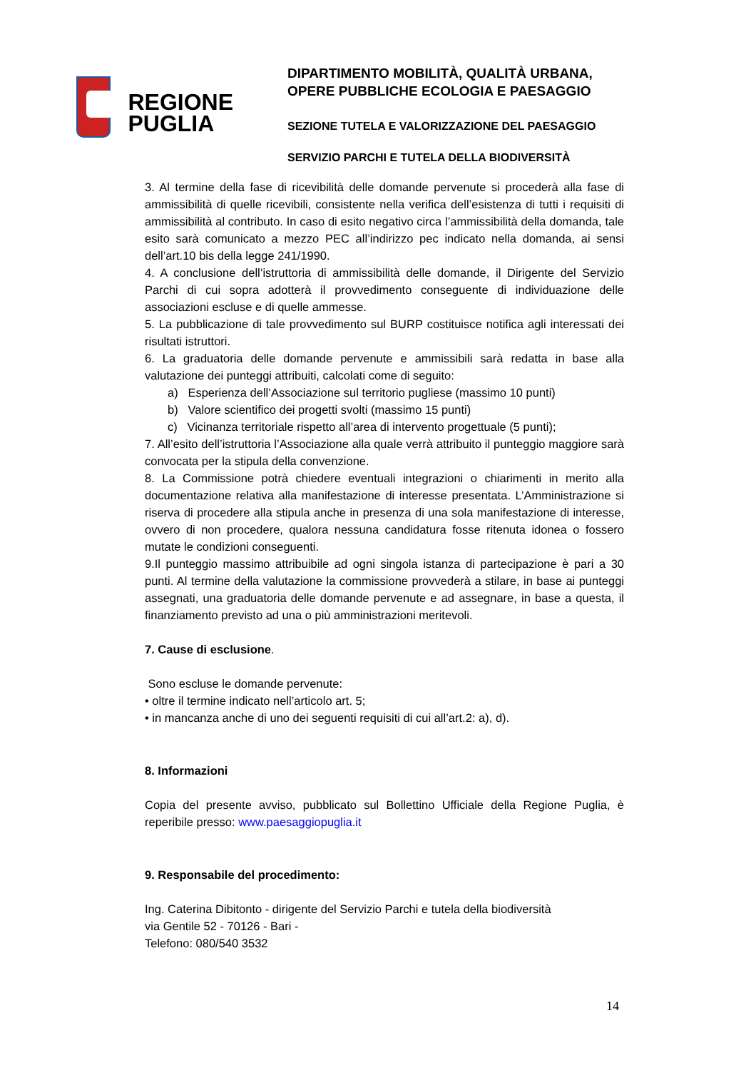REGIONE
PUGLIA
DIPARTIMENTO MOBILITÀ, QUALITÀ URBANA,
OPERE PUBBLICHE ECOLOGIA E PAESAGGIO
SEZIONE TUTELA E VALORIZZAZIONE DEL PAESAGGIO
SERVIZIO PARCHI E TUTELA DELLA BIODIVERSITÀ
3. Al termine della fase di ricevibilità delle domande pervenute si procederà alla fase di ammissibilità di quelle ricevibili, consistente nella verifica dell’esistenza di tutti i requisiti di ammissibilità al contributo. In caso di esito negativo circa l’ammissibilità della domanda, tale esito sarà comunicato a mezzo PEC all’indirizzo pec indicato nella domanda, ai sensi dell’art.10 bis della legge 241/1990.
4. A conclusione dell’istruttoria di ammissibilità delle domande, il Dirigente del Servizio Parchi di cui sopra adotterà il provvedimento conseguente di individuazione delle associazioni escluse e di quelle ammesse.
5. La pubblicazione di tale provvedimento sul BURP costituisce notifica agli interessati dei risultati istruttori.
6. La graduatoria delle domande pervenute e ammissibili sarà redatta in base alla valutazione dei punteggi attribuiti, calcolati come di seguito:
a) Esperienza dell’Associazione sul territorio pugliese (massimo 10 punti)
b) Valore scientifico dei progetti svolti (massimo 15 punti)
c) Vicinanza territoriale rispetto all’area di intervento progettuale (5 punti);
7. All’esito dell’istruttoria l’Associazione alla quale verrà attribuito il punteggio maggiore sarà convocata per la stipula della convenzione.
8. La Commissione potrà chiedere eventuali integrazioni o chiarimenti in merito alla documentazione relativa alla manifestazione di interesse presentata. L’Amministrazione si riserva di procedere alla stipula anche in presenza di una sola manifestazione di interesse, ovvero di non procedere, qualora nessuna candidatura fosse ritenuta idonea o fossero mutate le condizioni conseguenti.
9.Il punteggio massimo attribuibile ad ogni singola istanza di partecipazione è pari a 30 punti. Al termine della valutazione la commissione provvederà a stilare, in base ai punteggi assegnati, una graduatoria delle domande pervenute e ad assegnare, in base a questa, il finanziamento previsto ad una o più amministrazioni meritevoli.
7. Cause di esclusione.
Sono escluse le domande pervenute:
• oltre il termine indicato nell’articolo art. 5;
• in mancanza anche di uno dei seguenti requisiti di cui all’art.2: a), d).
8. Informazioni
Copia del presente avviso, pubblicato sul Bollettino Ufficiale della Regione Puglia, è reperibile presso: www.paesaggiopuglia.it
9. Responsabile del procedimento:
Ing. Caterina Dibitonto - dirigente del Servizio Parchi e tutela della biodiversità
via Gentile 52 - 70126 - Bari -
Telefono: 080/540 3532
14